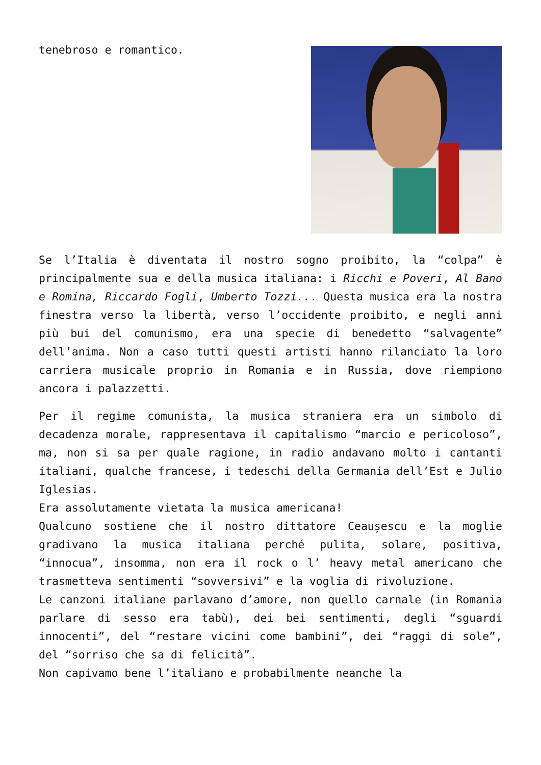tenebroso e romantico.
Se l’Italia è diventata il nostro sogno proibito, la “colpa” è principalmente sua e della musica italiana: i Ricchi e Poveri, Al Bano e Romina, Riccardo Fogli, Umberto Tozzi... Questa musica era la nostra finestra verso la libertà, verso l’occidente proibito, e negli anni più bui del comunismo, era una specie di benedetto “salvagente” dell’anima. Non a caso tutti questi artisti hanno rilanciato la loro carriera musicale proprio in Romania e in Russia, dove riempiono ancora i palazzetti.
Per il regime comunista, la musica straniera era un simbolo di decadenza morale, rappresentava il capitalismo “marcio e pericoloso”, ma, non si sa per quale ragione, in radio andavano molto i cantanti italiani, qualche francese, i tedeschi della Germania dell’Est e Julio Iglesias.
Era assolutamente vietata la musica americana!
Qualcuno sostiene che il nostro dittatore Ceaușescu e la moglie gradivano la musica italiana perché pulita, solare, positiva, “innocua”, insomma, non era il rock o l’ heavy metal americano che trasmetteva sentimenti “sovversivi” e la voglia di rivoluzione.
Le canzoni italiane parlavano d’amore, non quello carnale (in Romania parlare di sesso era tabù), dei bei sentimenti, degli “sguardi innocenti”, del “restare vicini come bambini”, dei “raggi di sole”, del “sorriso che sa di felicità”.
Non capivamo bene l’italiano e probabilmente neanche la